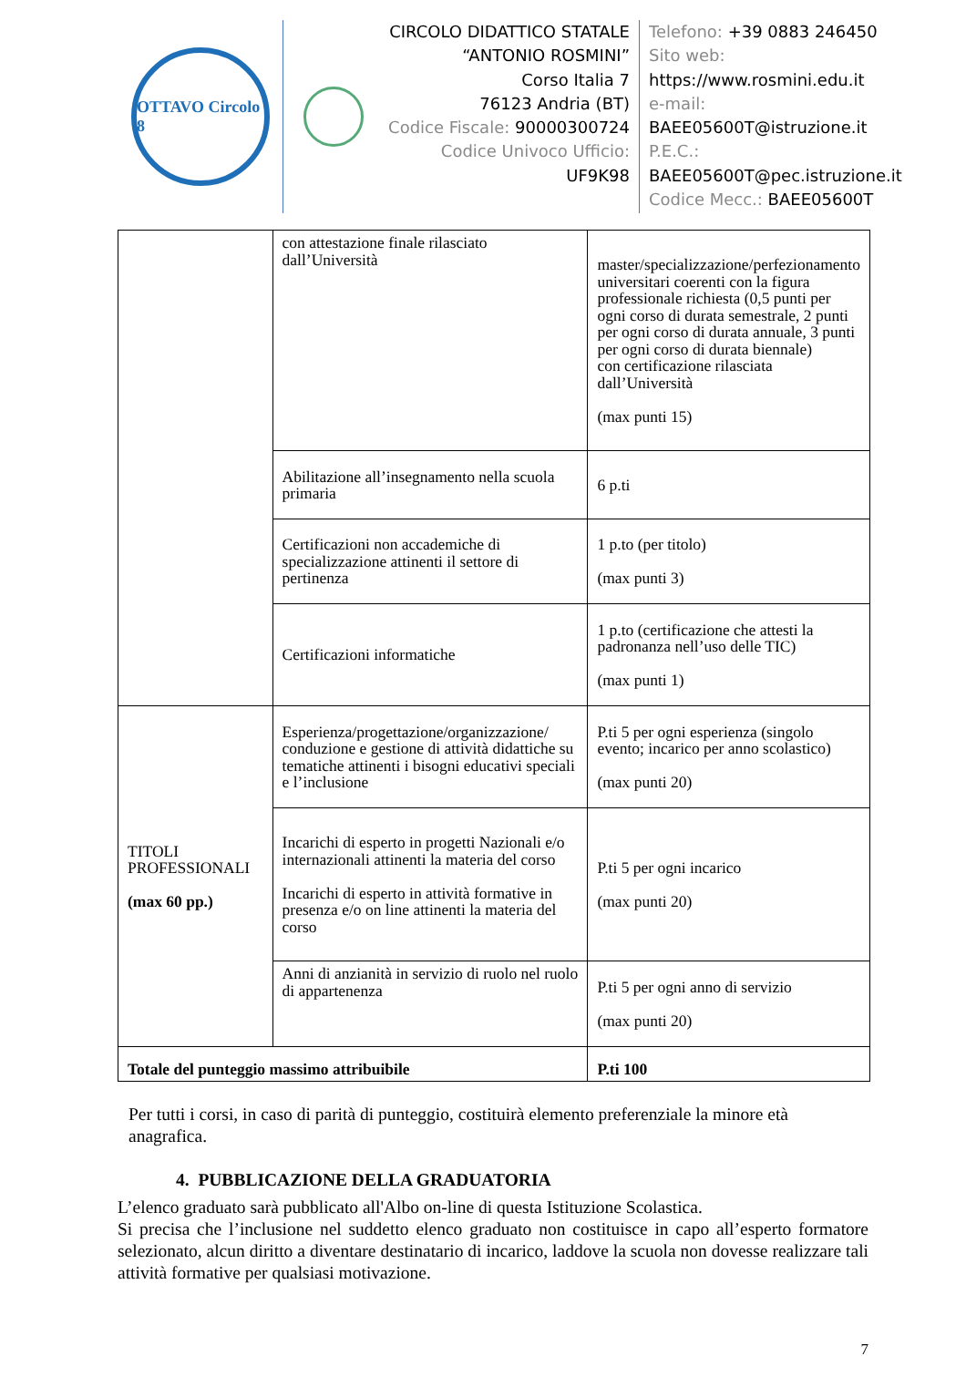OTTAVO Circolo 8
CIRCOLO DIDATTICO STATALE
“ANTONIO ROSMINI”
Corso Italia 7
76123 Andria (BT)
Codice Fiscale: 90000300724
Codice Univoco Ufficio:
UF9K98
Telefono: +39 0883 246450
Sito web:
https://www.rosmini.edu.it
e-mail:
BAEE05600T@istruzione.it
P.E.C.:
BAEE05600T@pec.istruzione.it
Codice Mecc.: BAEE05600T
| | con attestazione finale rilasciato dall’Università | master/specializzazione/perfezionamento universitari coerenti con la figura professionale richiesta (0,5 punti per ogni corso di durata semestrale, 2 punti per ogni corso di durata annuale, 3 punti per ogni corso di durata biennale) con certificazione rilasciata dall’Università (max punti 15) |
| | Abilitazione all’insegnamento nella scuola primaria | 6 p.ti |
| | Certificazioni non accademiche di specializzazione attinenti il settore di pertinenza | 1 p.to (per titolo) (max punti 3) |
| | Certificazioni informatiche | 1 p.to (certificazione che attesti la padronanza nell’uso delle TIC) (max punti 1) |
| TITOLI PROFESSIONALI (max 60 pp.) | Esperienza/progettazione/organizzazione/ conduzione e gestione di attività didattiche su tematiche attinenti i bisogni educativi speciali e l’inclusione | P.ti 5 per ogni esperienza (singolo evento; incarico per anno scolastico) (max punti 20) |
| | Incarichi di esperto in progetti Nazionali e/o internazionali attinenti la materia del corso Incarichi di esperto in attività formative in presenza e/o on line attinenti la materia del corso | P.ti 5 per ogni incarico (max punti 20) |
| | Anni di anzianità in servizio di ruolo nel ruolo di appartenenza | P.ti 5 per ogni anno di servizio (max punti 20) |
| Totale del punteggio massimo attribuibile | | P.ti 100 |
Per tutti i corsi, in caso di parità di punteggio, costituirà elemento preferenziale la minore età anagrafica.
4. PUBBLICAZIONE DELLA GRADUATORIA
L’elenco graduato sarà pubblicato all'Albo on-line di questa Istituzione Scolastica.
Si precisa che l’inclusione nel suddetto elenco graduato non costituisce in capo all’esperto formatore selezionato, alcun diritto a diventare destinatario di incarico, laddove la scuola non dovesse realizzare tali attività formative per qualsiasi motivazione.
7